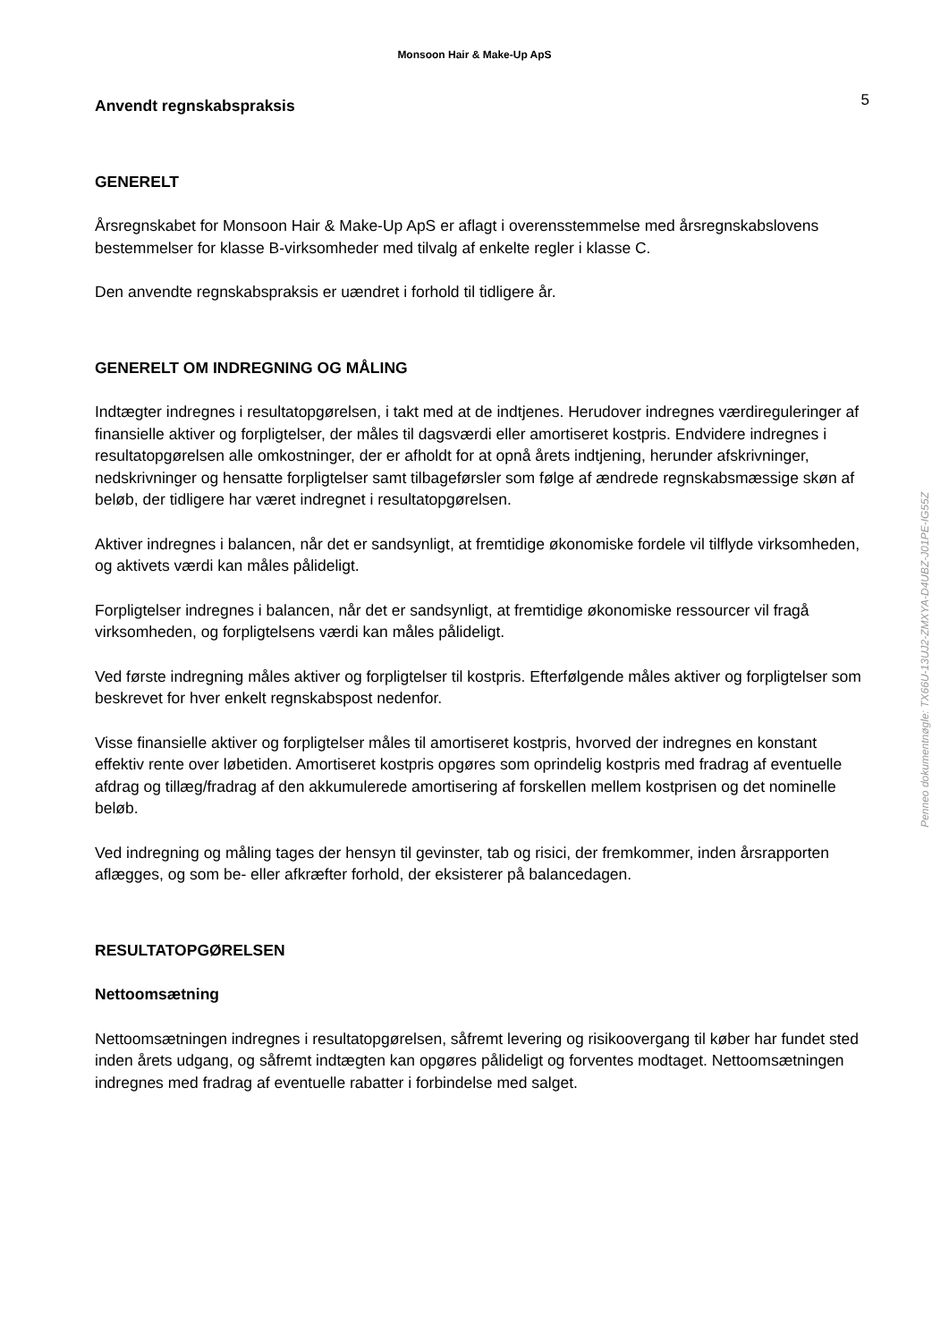Monsoon Hair & Make-Up ApS
Anvendt regnskabspraksis
5
GENERELT
Årsregnskabet for Monsoon Hair & Make-Up ApS er aflagt i overensstemmelse med årsregnskabslovens bestemmelser for klasse B-virksomheder med tilvalg af enkelte regler i klasse C.
Den anvendte regnskabspraksis er uændret i forhold til tidligere år.
GENERELT OM INDREGNING OG MÅLING
Indtægter indregnes i resultatopgørelsen, i takt med at de indtjenes. Herudover indregnes værdireguleringer af finansielle aktiver og forpligtelser, der måles til dagsværdi eller amortiseret kostpris. Endvidere indregnes i resultatopgørelsen alle omkostninger, der er afholdt for at opnå årets indtjening, herunder afskrivninger, nedskrivninger og hensatte forpligtelser samt tilbageførsler som følge af ændrede regnskabsmæssige skøn af beløb, der tidligere har været indregnet i resultatopgørelsen.
Aktiver indregnes i balancen, når det er sandsynligt, at fremtidige økonomiske fordele vil tilflyde virksomheden, og aktivets værdi kan måles pålideligt.
Forpligtelser indregnes i balancen, når det er sandsynligt, at fremtidige økonomiske ressourcer vil fragå virksomheden, og forpligtelsens værdi kan måles pålideligt.
Ved første indregning måles aktiver og forpligtelser til kostpris. Efterfølgende måles aktiver og forpligtelser som beskrevet for hver enkelt regnskabspost nedenfor.
Visse finansielle aktiver og forpligtelser måles til amortiseret kostpris, hvorved der indregnes en konstant effektiv rente over løbetiden. Amortiseret kostpris opgøres som oprindelig kostpris med fradrag af eventuelle afdrag og tillæg/fradrag af den akkumulerede amortisering af forskellen mellem kostprisen og det nominelle beløb.
Ved indregning og måling tages der hensyn til gevinster, tab og risici, der fremkommer, inden årsrapporten aflægges, og som be- eller afkræfter forhold, der eksisterer på balancedagen.
RESULTATOPGØRELSEN
Nettoomsætning
Nettoomsætningen indregnes i resultatopgørelsen, såfremt levering og risikoovergang til køber har fundet sted inden årets udgang, og såfremt indtægten kan opgøres pålideligt og forventes modtaget. Nettoomsætningen indregnes med fradrag af eventuelle rabatter i forbindelse med salget.
Penneo dokumentnøgle: TX66U-13UJ2-ZMXYA-D4UBZ-J01PE-IG55Z